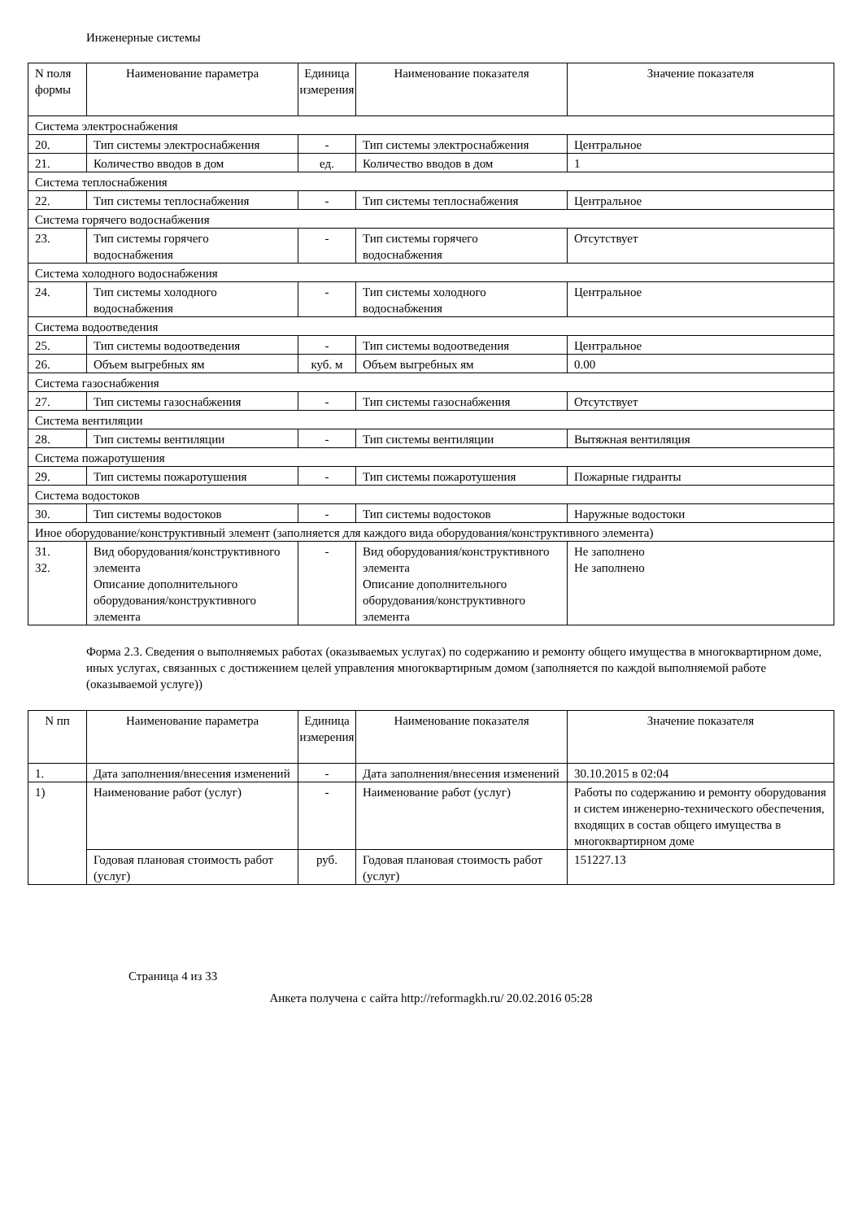Инженерные системы
| N поля формы | Наименование параметра | Единица измерения | Наименование показателя | Значение показателя |
| --- | --- | --- | --- | --- |
| Система электроснабжения | | | | |
| 20. | Тип системы электроснабжения | - | Тип системы электроснабжения | Центральное |
| 21. | Количество вводов в дом | ед. | Количество вводов в дом | 1 |
| Система теплоснабжения | | | | |
| 22. | Тип системы теплоснабжения | - | Тип системы теплоснабжения | Центральное |
| Система горячего водоснабжения | | | | |
| 23. | Тип системы горячего водоснабжения | - | Тип системы горячего водоснабжения | Отсутствует |
| Система холодного водоснабжения | | | | |
| 24. | Тип системы холодного водоснабжения | - | Тип системы холодного водоснабжения | Центральное |
| Система водоотведения | | | | |
| 25. | Тип системы водоотведения | - | Тип системы водоотведения | Центральное |
| 26. | Объем выгребных ям | куб. м | Объем выгребных ям | 0.00 |
| Система газоснабжения | | | | |
| 27. | Тип системы газоснабжения | - | Тип системы газоснабжения | Отсутствует |
| Система вентиляции | | | | |
| 28. | Тип системы вентиляции | - | Тип системы вентиляции | Вытяжная вентиляция |
| Система пожаротушения | | | | |
| 29. | Тип системы пожаротушения | - | Тип системы пожаротушения | Пожарные гидранты |
| Система водостоков | | | | |
| 30. | Тип системы водостоков | - | Тип системы водостоков | Наружные водостоки |
| Иное оборудование/конструктивный элемент (заполняется для каждого вида оборудования/конструктивного элемента) | | | | |
| 31. 32. | Вид оборудования/конструктивного элемента Описание дополнительного оборудования/конструктивного элемента | - | Вид оборудования/конструктивного элемента Описание дополнительного оборудования/конструктивного элемента | Не заполнено Не заполнено |
Форма 2.3. Сведения о выполняемых работах (оказываемых услугах) по содержанию и ремонту общего имущества в многоквартирном доме, иных услугах, связанных с достижением целей управления многоквартирным домом (заполняется по каждой выполняемой работе (оказываемой услуге))
| N пп | Наименование параметра | Единица измерения | Наименование показателя | Значение показателя |
| --- | --- | --- | --- | --- |
| 1. | Дата заполнения/внесения изменений | - | Дата заполнения/внесения изменений | 30.10.2015 в 02:04 |
| 1) | Наименование работ (услуг) | - | Наименование работ (услуг) | Работы по содержанию и ремонту оборудования и систем инженерно-технического обеспечения, входящих в состав общего имущества в многоквартирном доме |
| | Годовая плановая стоимость работ (услуг) | руб. | Годовая плановая стоимость работ (услуг) | 151227.13 |
Страница 4 из 33
Анкета получена с сайта http://reformagkh.ru/ 20.02.2016 05:28